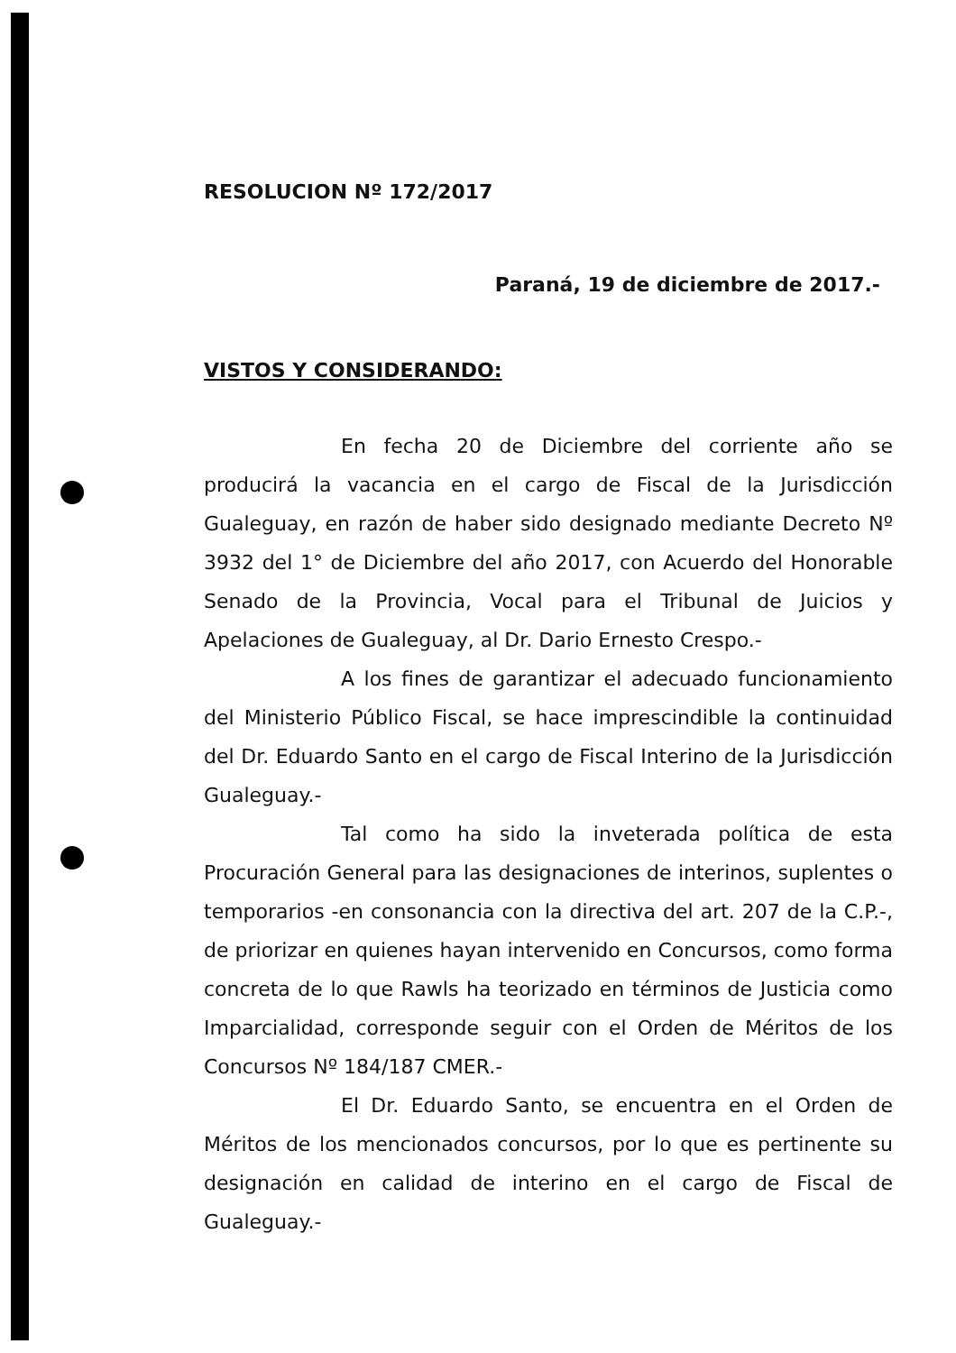RESOLUCION Nº 172/2017
Paraná, 19 de diciembre de 2017.-
VISTOS Y CONSIDERANDO:
En fecha 20 de Diciembre del corriente año se producirá la vacancia en el cargo de Fiscal de la Jurisdicción Gualeguay, en razón de haber sido designado mediante Decreto Nº 3932 del 1° de Diciembre del año 2017, con Acuerdo del Honorable Senado de la Provincia, Vocal para el Tribunal de Juicios y Apelaciones de Gualeguay, al Dr. Dario Ernesto Crespo.-
A los fines de garantizar el adecuado funcionamiento del Ministerio Público Fiscal, se hace imprescindible la continuidad del Dr. Eduardo Santo en el cargo de Fiscal Interino de la Jurisdicción Gualeguay.-
Tal como ha sido la inveterada política de esta Procuración General para las designaciones de interinos, suplentes o temporarios -en consonancia con la directiva del art. 207 de la C.P.-, de priorizar en quienes hayan intervenido en Concursos, como forma concreta de lo que Rawls ha teorizado en términos de Justicia como Imparcialidad, corresponde seguir con el Orden de Méritos de los Concursos Nº 184/187 CMER.-
El Dr. Eduardo Santo, se encuentra en el Orden de Méritos de los mencionados concursos, por lo que es pertinente su designación en calidad de interino en el cargo de Fiscal de Gualeguay.-